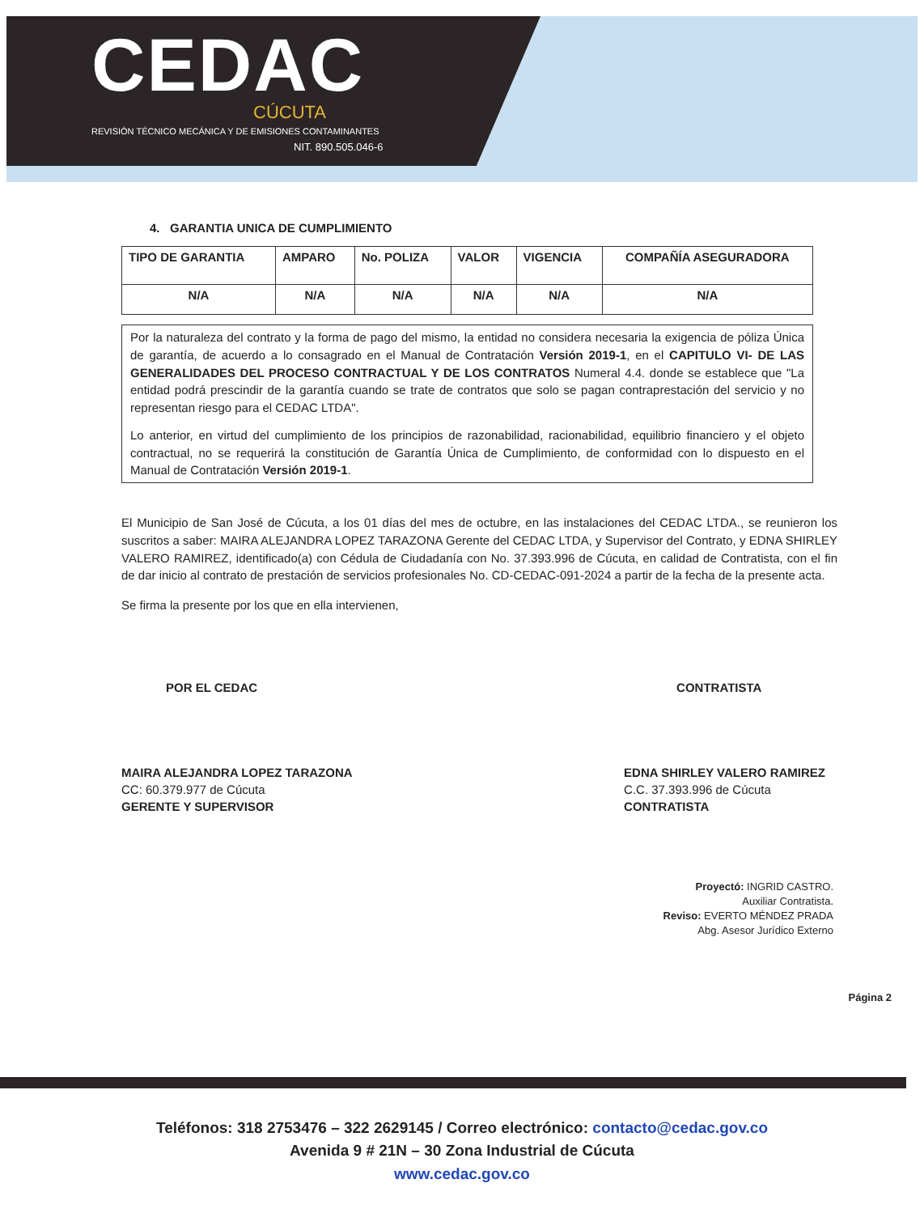CEDAC
CÚCUTA
REVISIÓN TÉCNICO MECÁNICA Y DE EMISIONES CONTAMINANTES
NIT. 890.505.046-6
4. GARANTIA UNICA DE CUMPLIMIENTO
| TIPO DE GARANTIA | AMPARO | No. POLIZA | VALOR | VIGENCIA | COMPAÑÍA ASEGURADORA |
| --- | --- | --- | --- | --- | --- |
| N/A | N/A | N/A | N/A | N/A | N/A |
Por la naturaleza del contrato y la forma de pago del mismo, la entidad no considera necesaria la exigencia de póliza Única de garantía, de acuerdo a lo consagrado en el Manual de Contratación Versión 2019-1, en el CAPITULO VI- DE LAS GENERALIDADES DEL PROCESO CONTRACTUAL Y DE LOS CONTRATOS Numeral 4.4. donde se establece que "La entidad podrá prescindir de la garantía cuando se trate de contratos que solo se pagan contraprestación del servicio y no representan riesgo para el CEDAC LTDA".
Lo anterior, en virtud del cumplimiento de los principios de razonabilidad, racionabilidad, equilibrio financiero y el objeto contractual, no se requerirá la constitución de Garantía Única de Cumplimiento, de conformidad con lo dispuesto en el Manual de Contratación Versión 2019-1.
El Municipio de San José de Cúcuta, a los 01 días del mes de octubre, en las instalaciones del CEDAC LTDA., se reunieron los suscritos a saber: MAIRA ALEJANDRA LOPEZ TARAZONA Gerente del CEDAC LTDA, y Supervisor del Contrato, y EDNA SHIRLEY VALERO RAMIREZ, identificado(a) con Cédula de Ciudadanía con No. 37.393.996 de Cúcuta, en calidad de Contratista, con el fin de dar inicio al contrato de prestación de servicios profesionales No. CD-CEDAC-091-2024 a partir de la fecha de la presente acta.
Se firma la presente por los que en ella intervienen,
POR EL CEDAC
MAIRA ALEJANDRA LOPEZ TARAZONA
CC: 60.379.977 de Cúcuta
GERENTE Y SUPERVISOR
CONTRATISTA
EDNA SHIRLEY VALERO RAMIREZ
C.C. 37.393.996 de Cúcuta
CONTRATISTA
Proyectó: INGRID CASTRO.
Auxiliar Contratista.
Reviso: EVERTO MÉNDEZ PRADA
Abg. Asesor Jurídico Externo
Página 2
Teléfonos: 318 2753476 – 322 2629145 / Correo electrónico: contacto@cedac.gov.co
Avenida 9 # 21N – 30 Zona Industrial de Cúcuta
www.cedac.gov.co